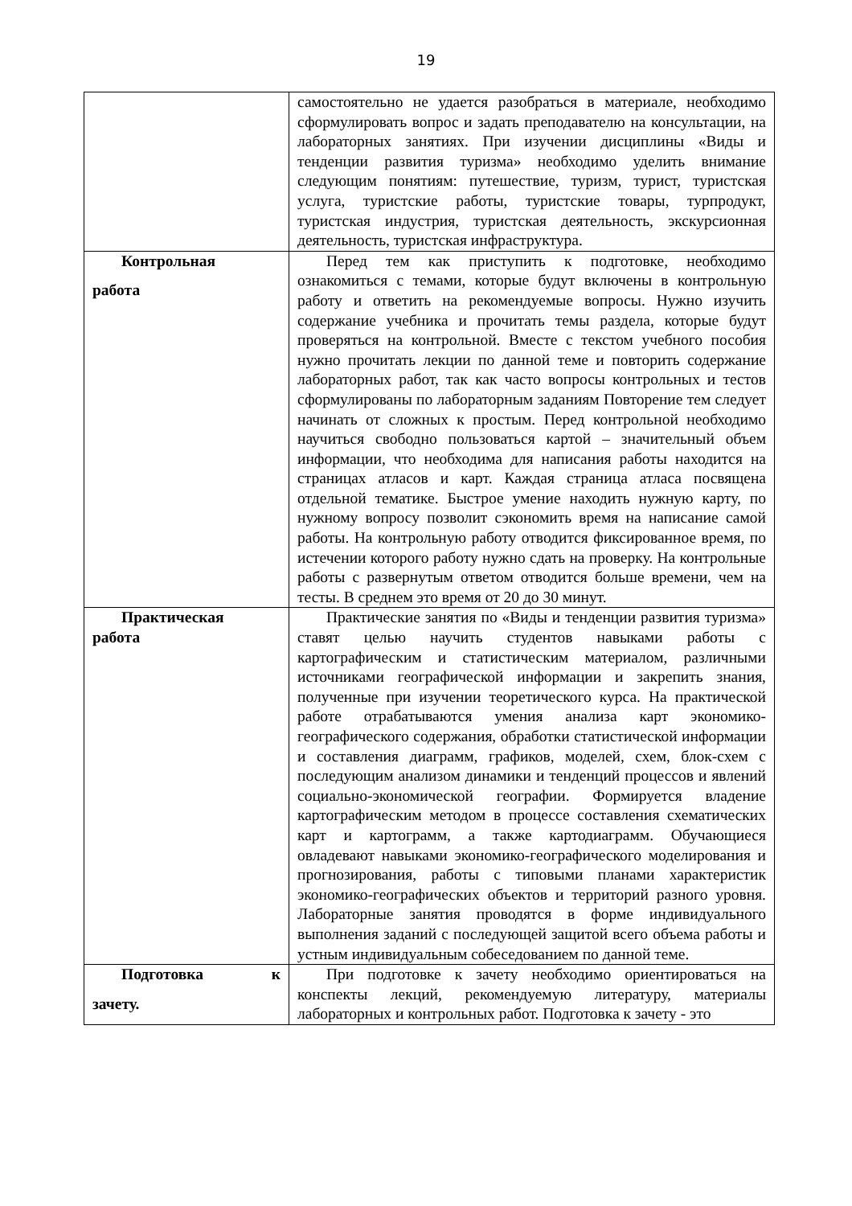19
| | самостоятельно не удается разобраться в материале, необходимо сформулировать вопрос и задать преподавателю на консультации, на лабораторных занятиях. При изучении дисциплины «Виды и тенденции развития туризма» необходимо уделить внимание следующим понятиям: путешествие, туризм, турист, туристская услуга, туристские работы, туристские товары, турпродукт, туристская индустрия, туристская деятельность, экскурсионная деятельность, туристская инфраструктура. |
| Контрольная работа | Перед тем как приступить к подготовке, необходимо ознакомиться с темами, которые будут включены в контрольную работу и ответить на рекомендуемые вопросы. Нужно изучить содержание учебника и прочитать темы раздела, которые будут проверяться на контрольной. Вместе с текстом учебного пособия нужно прочитать лекции по данной теме и повторить содержание лабораторных работ, так как часто вопросы контрольных и тестов сформулированы по лабораторным заданиям Повторение тем следует начинать от сложных к простым. Перед контрольной необходимо научиться свободно пользоваться картой – значительный объем информации, что необходима для написания работы находится на страницах атласов и карт. Каждая страница атласа посвящена отдельной тематике. Быстрое умение находить нужную карту, по нужному вопросу позволит сэкономить время на написание самой работы. На контрольную работу отводится фиксированное время, по истечении которого работу нужно сдать на проверку. На контрольные работы с развернутым ответом отводится больше времени, чем на тесты. В среднем это время от 20 до 30 минут. |
| Практическая работа | Практические занятия по «Виды и тенденции развития туризма» ставят целью научить студентов навыками работы с картографическим и статистическим материалом, различными источниками географической информации и закрепить знания, полученные при изучении теоретического курса. На практической работе отрабатываются умения анализа карт экономико-географического содержания, обработки статистической информации и составления диаграмм, графиков, моделей, схем, блок-схем с последующим анализом динамики и тенденций процессов и явлений социально-экономической географии. Формируется владение картографическим методом в процессе составления схематических карт и картограмм, а также картодиаграмм. Обучающиеся овладевают навыками экономико-географического моделирования и прогнозирования, работы с типовыми планами характеристик экономико-географических объектов и территорий разного уровня. Лабораторные занятия проводятся в форме индивидуального выполнения заданий с последующей защитой всего объема работы и устным индивидуальным собеседованием по данной теме. |
| Подготовка к зачету. | При подготовке к зачету необходимо ориентироваться на конспекты лекций, рекомендуемую литературу, материалы лабораторных и контрольных работ. Подготовка к зачету - это |